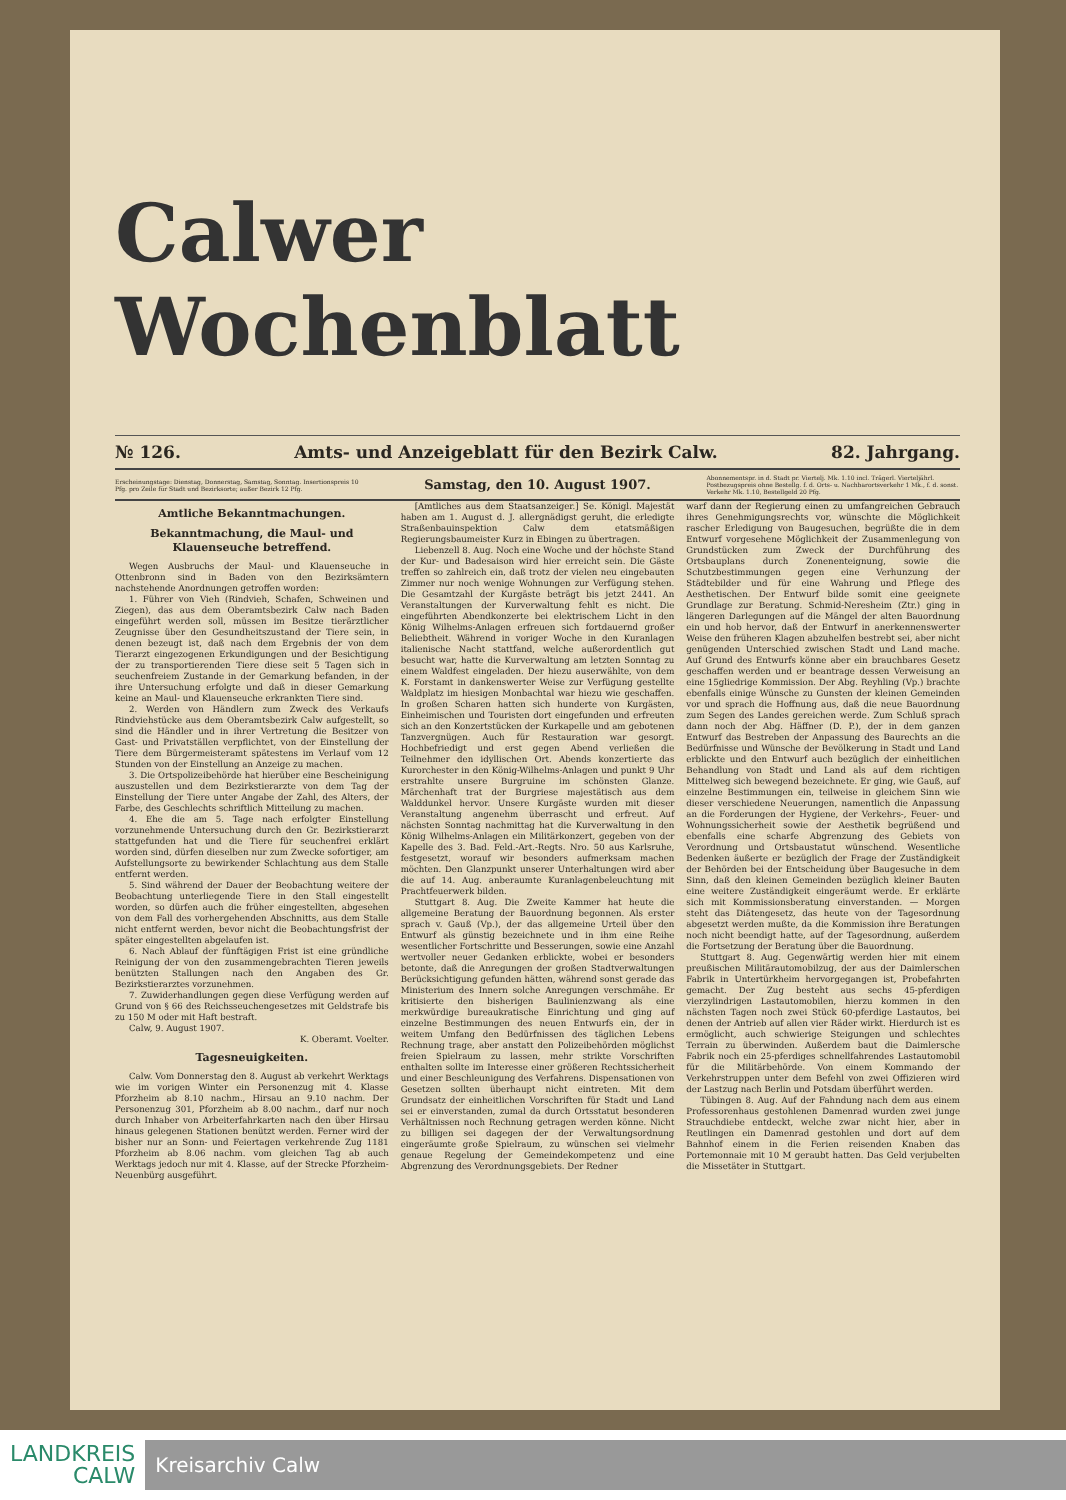Calwer Wochenblatt
№ 126. Amts- und Anzeigeblatt für den Bezirk Calw. 82. Jahrgang.
Erscheinungstage: Dienstag, Donnerstag, Samstag, Sonntag. Insertionspreis 10 Pfg. pro Zeile für Stadt und Bezirksorte; außer Bezirk 12 Pfg.
Samstag, den 10. August 1907.
Abonnementspr. in d. Stadt pr. Viertelj. Mk. 1.10 incl. Trägerl. Vierteljährl. Postbezugspreis ohne Bestellg. f. d. Orts- u. Nachbarortsverkehr 1 Mk., f. d. sonst. Verkehr Mk. 1.10, Bestellgeld 20 Pfg.
Amtliche Bekanntmachungen.
Bekanntmachung, die Maul- und Klauenseuche betreffend.
Wegen Ausbruchs der Maul- und Klauenseuche in Ottenbronn sind in Baden von den Bezirksämtern nachstehende Anordnungen getroffen worden:
1. Führer von Vieh (Rindvieh, Schafen, Schweinen und Ziegen), das aus dem Oberamtsbezirk Calw nach Baden eingeführt werden soll, müssen im Besitze tierärztlicher Zeugnisse über den Gesundheitszustand der Tiere sein, in denen bezeugt ist, daß nach dem Ergebnis der von dem Tierarzt eingezogenen Erkundigungen und der Besichtigung der zu transportierenden Tiere diese seit 5 Tagen sich in seuchenfreiem Zustande in der Gemarkung befanden, in der ihre Untersuchung erfolgte und daß in dieser Gemarkung keine an Maul- und Klauenseuche erkrankten Tiere sind.
2. Werden von Händlern zum Zweck des Verkaufs Rindviehstücke aus dem Oberamtsbezirk Calw aufgestellt, so sind die Händler und in ihrer Vertretung die Besitzer von Gast- und Privatställen verpflichtet, von der Einstellung der Tiere dem Bürgermeisteramt spätestens im Verlauf vom 12 Stunden von der Einstellung an Anzeige zu machen.
3. Die Ortspolizeibehörde hat hierüber eine Bescheinigung auszustellen und dem Bezirkstierarzte von dem Tag der Einstellung der Tiere unter Angabe der Zahl, des Alters, der Farbe, des Geschlechts schriftlich Mitteilung zu machen.
4. Ehe die am 5. Tage nach erfolgter Einstellung vorzunehmende Untersuchung durch den Gr. Bezirkstierarzt stattgefunden hat und die Tiere für seuchenfrei erklärt worden sind, dürfen dieselben nur zum Zwecke sofortiger, am Aufstellungsorte zu bewirkender Schlachtung aus dem Stalle entfernt werden.
5. Sind während der Dauer der Beobachtung weitere der Beobachtung unterliegende Tiere in den Stall eingestellt worden, so dürfen auch die früher eingestellten, abgesehen von dem Fall des vorhergehenden Abschnitts, aus dem Stalle nicht entfernt werden, bevor nicht die Beobachtungsfrist der später eingestellten abgelaufen ist.
6. Nach Ablauf der fünftägigen Frist ist eine gründliche Reinigung der von den zusammengebrachten Tieren jeweils benützten Stallungen nach den Angaben des Gr. Bezirkstierarztes vorzunehmen.
7. Zuwiderhandlungen gegen diese Verfügung werden auf Grund von § 66 des Reichsseuchengesetzes mit Geldstrafe bis zu 150 M oder mit Haft bestraft.
Calw, 9. August 1907.
K. Oberamt. Voelter.
Tagesneuigkeiten.
Calw. Vom Donnerstag den 8. August ab verkehrt Werktags wie im vorigen Winter ein Personenzug mit 4. Klasse Pforzheim ab 8.10 nachm., Hirsau an 9.10 nachm. Der Personenzug 301, Pforzheim ab 8.00 nachm., darf nur noch durch Inhaber von Arbeiterfahrkarten nach den über Hirsau hinaus gelegenen Stationen benützt werden. Ferner wird der bisher nur an Sonn- und Feiertagen verkehrende Zug 1181 Pforzheim ab 8.06 nachm. vom gleichen Tag ab auch Werktags jedoch nur mit 4. Klasse, auf der Strecke Pforzheim-Neuenbürg ausgeführt.
[Amtliches aus dem Staatsanzeiger.] Se. Königl. Majestät haben am 1. August d. J. allergnädigst geruht, die erledigte Straßenbauinspektion Calw dem etatsmäßigen Regierungsbaumeister Kurz in Ebingen zu übertragen.
Liebenzell 8. Aug. Noch eine Woche und der höchste Stand der Kur- und Badesaison wird hier erreicht sein. Die Gäste treffen so zahlreich ein, daß trotz der vielen neu eingebauten Zimmer nur noch wenige Wohnungen zur Verfügung stehen. Die Gesamtzahl der Kurgäste beträgt bis jetzt 2441. An Veranstaltungen der Kurverwaltung fehlt es nicht. Die eingeführten Abendkonzerte bei elektrischem Licht in den König Wilhelms-Anlagen erfreuen sich fortdauernd großer Beliebtheit. Während in voriger Woche in den Kuranlagen italienische Nacht stattfand, welche außerordentlich gut besucht war, hatte die Kurverwaltung am letzten Sonntag zu einem Waldfest eingeladen. Der hiezu auserwählte, von dem K. Forstamt in dankenswerter Weise zur Verfügung gestellte Waldplatz im hiesigen Monbachtal war hiezu wie geschaffen. In großen Scharen hatten sich hunderte von Kurgästen, Einheimischen und Touristen dort eingefunden und erfreuten sich an den Konzertstücken der Kurkapelle und am gebotenen Tanzvergnügen. Auch für Restauration war gesorgt. Hochbefriedigt und erst gegen Abend verließen die Teilnehmer den idyllischen Ort. Abends konzertierte das Kurorchester in den König-Wilhelms-Anlagen und punkt 9 Uhr erstrahlte unsere Burgruine im schönsten Glanze. Märchenhaft trat der Burgriese majestätisch aus dem Walddunkel hervor. Unsere Kurgäste wurden mit dieser Veranstaltung angenehm überrascht und erfreut. Auf nächsten Sonntag nachmittag hat die Kurverwaltung in den König Wilhelms-Anlagen ein Militärkonzert, gegeben von der Kapelle des 3. Bad. Feld.-Art.-Regts. Nro. 50 aus Karlsruhe, festgesetzt, worauf wir besonders aufmerksam machen möchten. Den Glanzpunkt unserer Unterhaltungen wird aber die auf 14. Aug. anberaumte Kuranlagenbeleuchtung mit Prachtfeuerwerk bilden.
Stuttgart 8. Aug. Die Zweite Kammer hat heute die allgemeine Beratung der Bauordnung begonnen. Als erster sprach v. Gauß (Vp.), der das allgemeine Urteil über den Entwurf als günstig bezeichnete und in ihm eine Reihe wesentlicher Fortschritte und Besserungen, sowie eine Anzahl wertvoller neuer Gedanken erblickte, wobei er besonders betonte, daß die Anregungen der großen Stadtverwaltungen Berücksichtigung gefunden hätten, während sonst gerade das Ministerium des Innern solche Anregungen verschmähe. Er kritisierte den bisherigen Baulinienzwang als eine merkwürdige bureaukratische Einrichtung und ging auf einzelne Bestimmungen des neuen Entwurfs ein, der in weitem Umfang den Bedürfnissen des täglichen Lebens Rechnung trage, aber anstatt den Polizeibehörden möglichst freien Spielraum zu lassen, mehr strikte Vorschriften enthalten sollte im Interesse einer größeren Rechtssicherheit und einer Beschleunigung des Verfahrens. Dispensationen von Gesetzen sollten überhaupt nicht eintreten. Mit dem Grundsatz der einheitlichen Vorschriften für Stadt und Land sei er einverstanden, zumal da durch Ortsstatut besonderen Verhältnissen noch Rechnung getragen werden könne. Nicht zu billigen sei dagegen der der Verwaltungsordnung eingeräumte große Spielraum, zu wünschen sei vielmehr genaue Regelung der Gemeindekompetenz und eine Abgrenzung des Verordnungsgebiets. Der Redner
warf dann der Regierung einen zu umfangreichen Gebrauch ihres Genehmigungsrechts vor, wünschte die Möglichkeit rascher Erledigung von Baugesuchen, begrüßte die in dem Entwurf vorgesehene Möglichkeit der Zusammenlegung von Grundstücken zum Zweck der Durchführung des Ortsbauplans durch Zonenenteignung, sowie die Schutzbestimmungen gegen eine Verhunzung der Städtebilder und für eine Wahrung und Pflege des Aesthetischen. Der Entwurf bilde somit eine geeignete Grundlage zur Beratung. Schmid-Neresheim (Ztr.) ging in längeren Darlegungen auf die Mängel der alten Bauordnung ein und hob hervor, daß der Entwurf in anerkennenswerter Weise den früheren Klagen abzuhelfen bestrebt sei, aber nicht genügenden Unterschied zwischen Stadt und Land mache. Auf Grund des Entwurfs könne aber ein brauchbares Gesetz geschaffen werden und er beantrage dessen Verweisung an eine 15gliedrige Kommission. Der Abg. Reyhling (Vp.) brachte ebenfalls einige Wünsche zu Gunsten der kleinen Gemeinden vor und sprach die Hoffnung aus, daß die neue Bauordnung zum Segen des Landes gereichen werde. Zum Schluß sprach dann noch der Abg. Häffner (D. P.), der in dem ganzen Entwurf das Bestreben der Anpassung des Baurechts an die Bedürfnisse und Wünsche der Bevölkerung in Stadt und Land erblickte und den Entwurf auch bezüglich der einheitlichen Behandlung von Stadt und Land als auf dem richtigen Mittelweg sich bewegend bezeichnete. Er ging, wie Gauß, auf einzelne Bestimmungen ein, teilweise in gleichem Sinn wie dieser verschiedene Neuerungen, namentlich die Anpassung an die Forderungen der Hygiene, der Verkehrs-, Feuer- und Wohnungssicherheit sowie der Aesthetik begrüßend und ebenfalls eine scharfe Abgrenzung des Gebiets von Verordnung und Ortsbaustatut wünschend. Wesentliche Bedenken äußerte er bezüglich der Frage der Zuständigkeit der Behörden bei der Entscheidung über Baugesuche in dem Sinn, daß den kleinen Gemeinden bezüglich kleiner Bauten eine weitere Zuständigkeit eingeräumt werde. Er erklärte sich mit Kommissionsberatung einverstanden. — Morgen steht das Diätengesetz, das heute von der Tagesordnung abgesetzt werden mußte, da die Kommission ihre Beratungen noch nicht beendigt hatte, auf der Tagesordnung, außerdem die Fortsetzung der Beratung über die Bauordnung.
Stuttgart 8. Aug. Gegenwärtig werden hier mit einem preußischen Militärautomobilzug, der aus der Daimlerschen Fabrik in Untertürkheim hervorgegangen ist, Probefahrten gemacht. Der Zug besteht aus sechs 45-pferdigen vierzylindrigen Lastautomobilen, hierzu kommen in den nächsten Tagen noch zwei Stück 60-pferdige Lastautos, bei denen der Antrieb auf allen vier Räder wirkt. Hierdurch ist es ermöglicht, auch schwierige Steigungen und schlechtes Terrain zu überwinden. Außerdem baut die Daimlersche Fabrik noch ein 25-pferdiges schnellfahrendes Lastautomobil für die Militärbehörde. Von einem Kommando der Verkehrstruppen unter dem Befehl von zwei Offizieren wird der Lastzug nach Berlin und Potsdam überführt werden.
Tübingen 8. Aug. Auf der Fahndung nach dem aus einem Professorenhaus gestohlenen Damenrad wurden zwei junge Strauchdiebe entdeckt, welche zwar nicht hier, aber in Reutlingen ein Damenrad gestohlen und dort auf dem Bahnhof einem in die Ferien reisenden Knaben das Portemonnaie mit 10 M geraubt hatten. Das Geld verjubelten die Missetäter in Stuttgart.
LANDKREIS
CALW
Kreisarchiv Calw